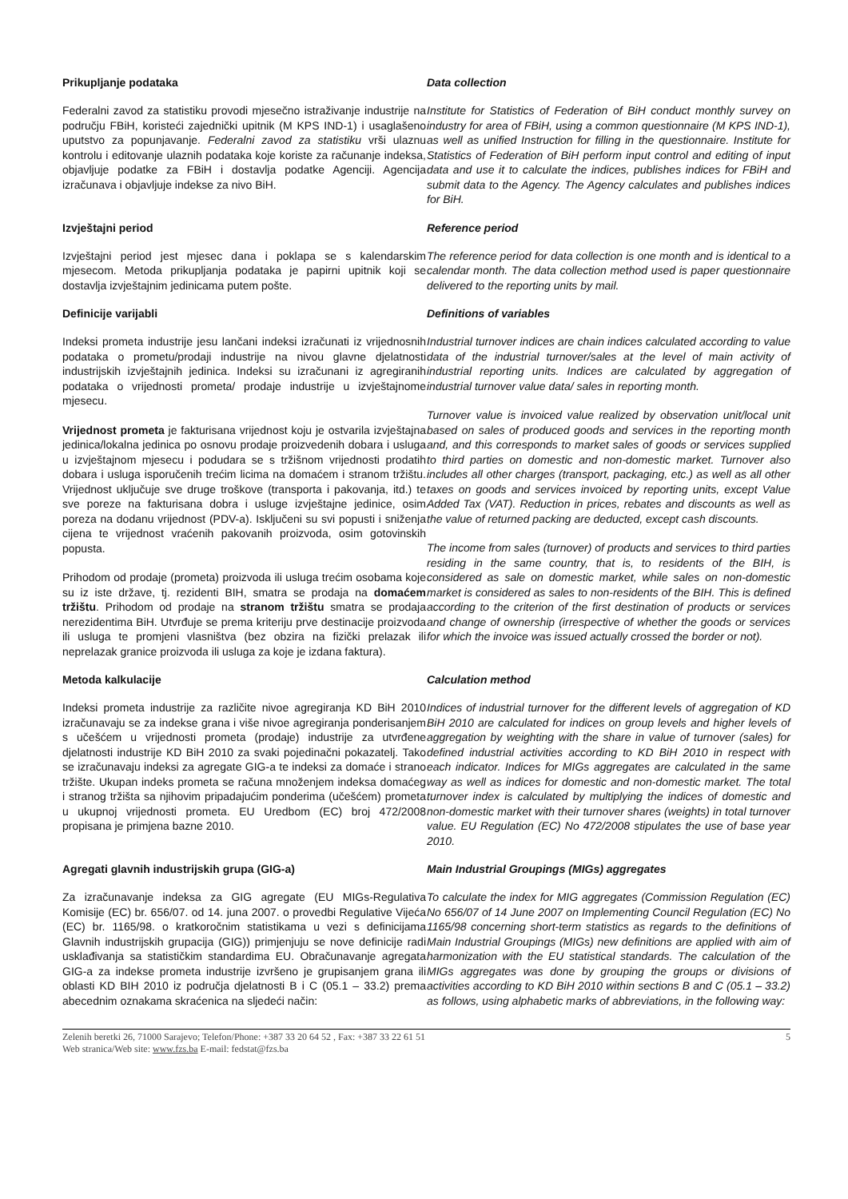Prikupljanje podataka
Federalni zavod za statistiku provodi mjesečno istraživanje industrije na području FBiH, koristeći zajednički upitnik (M KPS IND-1) i usaglašeno uputstvo za popunjavanje. Federalni zavod za statistiku vrši ulaznu kontrolu i editovanje ulaznih podataka koje koriste za računanje indeksa, objavljuje podatke za FBiH i dostavlja podatke Agenciji. Agencija izračunava i objavljuje indekse za nivo BiH.
Data collection
Institute for Statistics of Federation of BiH conduct monthly survey on industry for area of FBiH, using a common questionnaire (M KPS IND-1), as well as unified Instruction for filling in the questionnaire. Institute for Statistics of Federation of BiH perform input control and editing of input data and use it to calculate the indices, publishes indices for FBiH and submit data to the Agency. The Agency calculates and publishes indices for BiH.
Izvještajni period
Izvještajni period jest mjesec dana i poklapa se s kalendarskim mjesecom. Metoda prikupljanja podataka je papirni upitnik koji se dostavlja izvještajnim jedinicama putem pošte.
Reference period
The reference period for data collection is one month and is identical to a calendar month. The data collection method used is paper questionnaire delivered to the reporting units by mail.
Definicije varijabli
Indeksi prometa industrije jesu lančani indeksi izračunati iz vrijednosnih podataka o prometu/prodaji industrije na nivou glavne djelatnosti industrijskih izvještajnih jedinica. Indeksi su izračunani iz agregiranih podataka o vrijednosti prometa/ prodaje industrije u izvještajnome mjesecu.
Vrijednost prometa je fakturisana vrijednost koju je ostvarila izvještajna jedinica/lokalna jedinica po osnovu prodaje proizvedenih dobara i usluga u izvještajnom mjesecu i podudara se s tržišnom vrijednosti prodatih dobara i usluga isporučenih trećim licima na domaćem i stranom tržištu. Vrijednost uključuje sve druge troškove (transporta i pakovanja, itd.) te sve poreze na fakturisana dobra i usluge izvještajne jedinice, osim poreza na dodanu vrijednost (PDV-a). Isključeni su svi popusti i sniženja cijena te vrijednost vraćenih pakovanih proizvoda, osim gotovinskih popusta.
Prihodom od prodaje (prometa) proizvoda ili usluga trećim osobama koje su iz iste države, tj. rezidenti BIH, smatra se prodaja na domaćem tržištu. Prihodom od prodaje na stranom tržištu smatra se prodaja nerezidentima BiH. Utvrđuje se prema kriteriju prve destinacije proizvoda ili usluga te promjeni vlasništva (bez obzira na fizički prelazak ili neprelazak granice proizvoda ili usluga za koje je izdana faktura).
Definitions of variables
Industrial turnover indices are chain indices calculated according to value data of the industrial turnover/sales at the level of main activity of industrial reporting units. Indices are calculated by aggregation of industrial turnover value data/ sales in reporting month.
Turnover value is invoiced value realized by observation unit/local unit based on sales of produced goods and services in the reporting month and, and this corresponds to market sales of goods or services supplied to third parties on domestic and non-domestic market. Turnover also includes all other charges (transport, packaging, etc.) as well as all other taxes on goods and services invoiced by reporting units, except Value Added Tax (VAT). Reduction in prices, rebates and discounts as well as the value of returned packing are deducted, except cash discounts.
The income from sales (turnover) of products and services to third parties residing in the same country, that is, to residents of the BIH, is considered as sale on domestic market, while sales on non-domestic market is considered as sales to non-residents of the BIH. This is defined according to the criterion of the first destination of products or services and change of ownership (irrespective of whether the goods or services for which the invoice was issued actually crossed the border or not).
Metoda kalkulacije
Indeksi prometa industrije za različite nivoe agregiranja KD BiH 2010 izračunavaju se za indekse grana i više nivoe agregiranja ponderisanjem s učešćem u vrijednosti prometa (prodaje) industrije za utvrđene djelatnosti industrije KD BiH 2010 za svaki pojedinačni pokazatelj. Tako se izračunavaju indeksi za agregate GIG-a te indeksi za domaće i strano tržište. Ukupan indeks prometa se računa množenjem indeksa domaćeg i stranog tržišta sa njihovim pripadajućim ponderima (učešćem) prometa u ukupnoj vrijednosti prometa. EU Uredbom (EC) broj 472/2008 propisana je primjena bazne 2010.
Calculation method
Indices of industrial turnover for the different levels of aggregation of KD BiH 2010 are calculated for indices on group levels and higher levels of aggregation by weighting with the share in value of turnover (sales) for defined industrial activities according to KD BiH 2010 in respect with each indicator. Indices for MIGs aggregates are calculated in the same way as well as indices for domestic and non-domestic market. The total turnover index is calculated by multiplying the indices of domestic and non-domestic market with their turnover shares (weights) in total turnover value. EU Regulation (EC) No 472/2008 stipulates the use of base year 2010.
Agregati glavnih industrijskih grupa (GIG-a)
Za izračunavanje indeksa za GIG agregate (EU MIGs-Regulativa Komisije (EC) br. 656/07. od 14. juna 2007. o provedbi Regulative Vijeća (EC) br. 1165/98. o kratkoročnim statistikama u vezi s definicijama Glavnih industrijskih grupacija (GIG)) primjenjuju se nove definicije radi usklađivanja sa statističkim standardima EU. Obračunavanje agregata GIG-a za indekse prometa industrije izvršeno je grupisanjem grana ili oblasti KD BIH 2010 iz područja djelatnosti B i C (05.1 – 33.2) prema abecednim oznakama skraćenica na sljedeći način:
Main Industrial Groupings (MIGs) aggregates
To calculate the index for MIG aggregates (Commission Regulation (EC) No 656/07 of 14 June 2007 on Implementing Council Regulation (EC) No 1165/98 concerning short-term statistics as regards to the definitions of Main Industrial Groupings (MIGs) new definitions are applied with aim of harmonization with the EU statistical standards. The calculation of the MIGs aggregates was done by grouping the groups or divisions of activities according to KD BiH 2010 within sections B and C (05.1 – 33.2) as follows, using alphabetic marks of abbreviations, in the following way:
Zelenih beretki 26, 71000 Sarajevo; Telefon/Phone: +387 33 20 64 52 , Fax: +387 33 22 61 51
Web stranica/Web site: www.fzs.ba E-mail: fedstat@fzs.ba
5